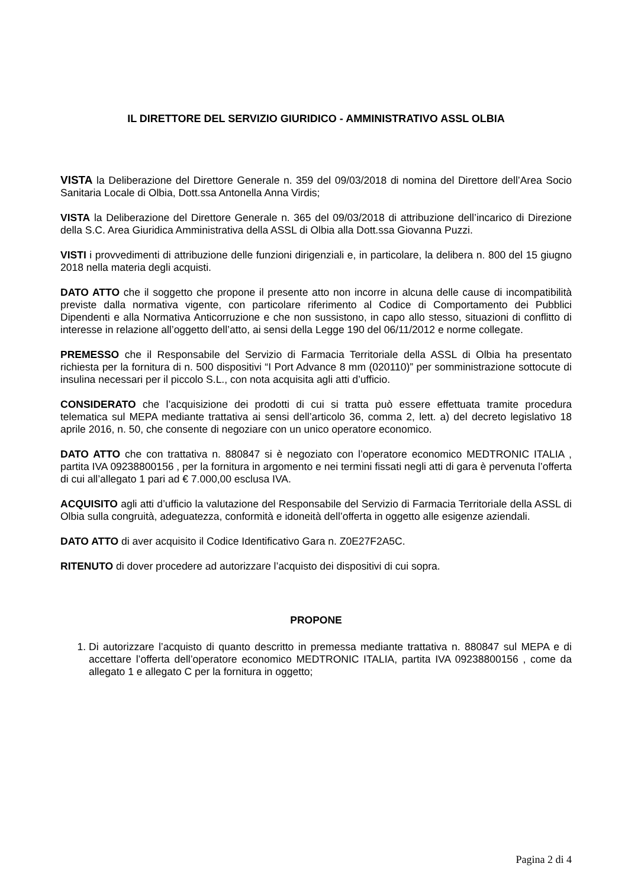IL DIRETTORE DEL SERVIZIO GIURIDICO - AMMINISTRATIVO ASSL OLBIA
VISTA la Deliberazione del Direttore Generale n. 359 del 09/03/2018 di nomina del Direttore dell’Area Socio Sanitaria Locale di Olbia, Dott.ssa Antonella Anna Virdis;
VISTA la Deliberazione del Direttore Generale n. 365 del 09/03/2018 di attribuzione dell’incarico di Direzione della S.C. Area Giuridica Amministrativa della ASSL di Olbia alla Dott.ssa Giovanna Puzzi.
VISTI i provvedimenti di attribuzione delle funzioni dirigenziali e, in particolare, la delibera n. 800 del 15 giugno 2018 nella materia degli acquisti.
DATO ATTO che il soggetto che propone il presente atto non incorre in alcuna delle cause di incompatibilità previste dalla normativa vigente, con particolare riferimento al Codice di Comportamento dei Pubblici Dipendenti e alla Normativa Anticorruzione e che non sussistono, in capo allo stesso, situazioni di conflitto di interesse in relazione all’oggetto dell’atto, ai sensi della Legge 190 del 06/11/2012 e norme collegate.
PREMESSO che il Responsabile del Servizio di Farmacia Territoriale della ASSL di Olbia ha presentato richiesta per la fornitura di n. 500 dispositivi “I Port Advance 8 mm (020110)” per somministrazione sottocute di insulina necessari per il piccolo S.L., con nota acquisita agli atti d’ufficio.
CONSIDERATO che l’acquisizione dei prodotti di cui si tratta può essere effettuata tramite procedura telematica sul MEPA mediante trattativa ai sensi dell’articolo 36, comma 2, lett. a) del decreto legislativo 18 aprile 2016, n. 50, che consente di negoziare con un unico operatore economico.
DATO ATTO che con trattativa n. 880847 si è negoziato con l’operatore economico MEDTRONIC ITALIA , partita IVA 09238800156 , per la fornitura in argomento e nei termini fissati negli atti di gara è pervenuta l’offerta di cui all’allegato 1 pari ad € 7.000,00 esclusa IVA.
ACQUISITO agli atti d’ufficio la valutazione del Responsabile del Servizio di Farmacia Territoriale della ASSL di Olbia sulla congruità, adeguatezza, conformità e idoneità dell’offerta in oggetto alle esigenze aziendali.
DATO ATTO di aver acquisito il Codice Identificativo Gara n. Z0E27F2A5C.
RITENUTO di dover procedere ad autorizzare l’acquisto dei dispositivi di cui sopra.
PROPONE
1. Di autorizzare l’acquisto di quanto descritto in premessa mediante trattativa n. 880847 sul MEPA e di accettare l’offerta dell’operatore economico MEDTRONIC ITALIA, partita IVA 09238800156 , come da allegato 1 e allegato C per la fornitura in oggetto;
Pagina 2 di 4